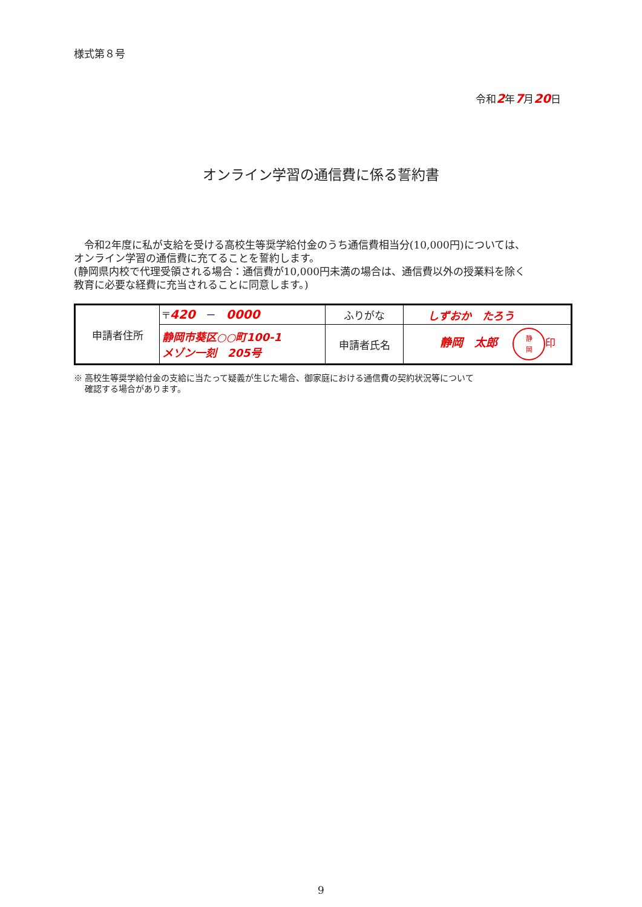様式第８号
令和2年7月20日
オンライン学習の通信費に係る誓約書
　令和2年度に私が支給を受ける高校生等奨学給付金のうち通信費相当分(10,000円)については、
オンライン学習の通信費に充てることを誓約します。
(静岡県内校で代理受領される場合：通信費が10,000円未満の場合は、通信費以外の授業料を除く
教育に必要な経費に充当されることに同意します。)
| 申請者住所 | 〒 420 － 0000 | ふりがな | しずおか たろう |
| | 静岡市葵区○○町100-1 メゾン一刻 205号 | 申請者氏名 | 静岡 太郎 静 岡 印 |
※ 高校生等奨学給付金の支給に当たって疑義が生じた場合、御家庭における通信費の契約状況等について
　 確認する場合があります。
9